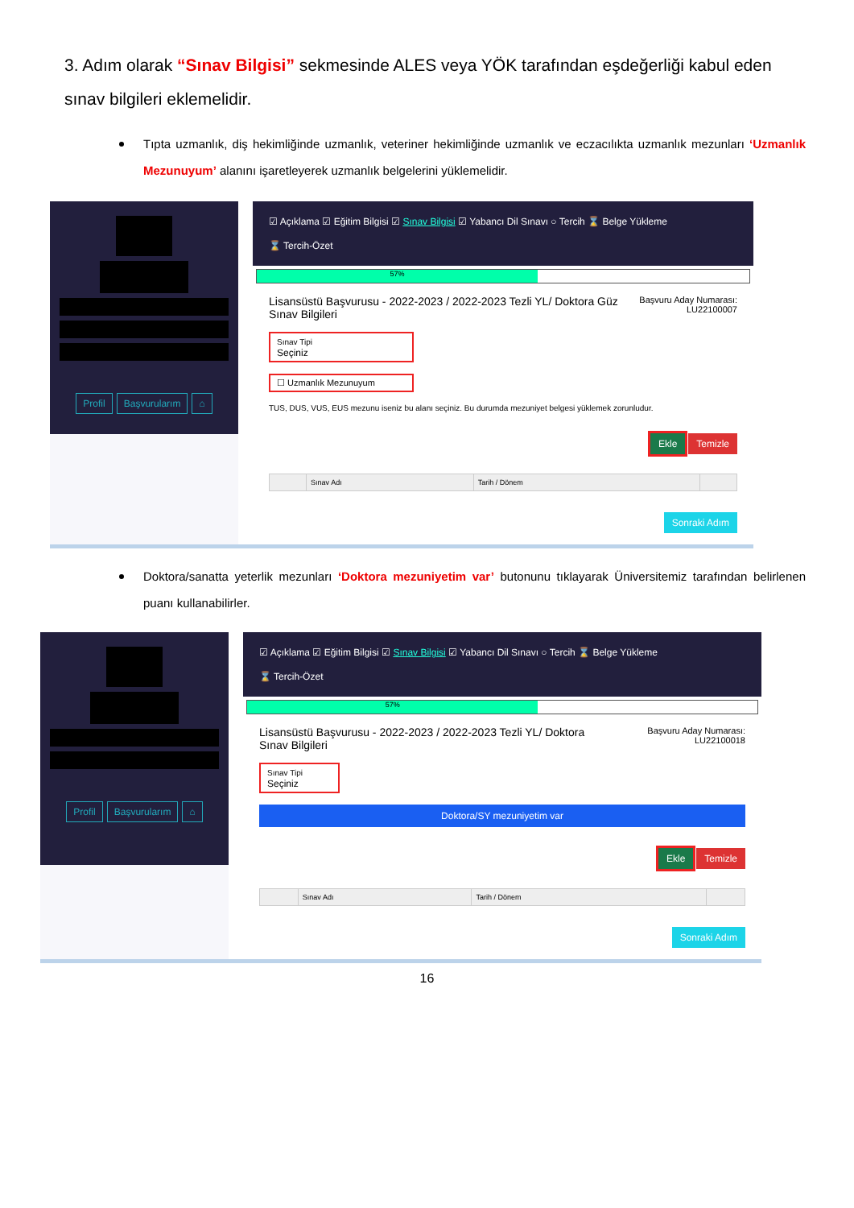3. Adım olarak “Sınav Bilgisi” sekmesinde ALES veya YÖK tarafından eşdeğerliği kabul eden sınav bilgileri eklemelidir.
Tıpta uzmanlık, diş hekimliğinde uzmanlık, veteriner hekimliğinde uzmanlık ve eczacılıkta uzmanlık mezunları ‘Uzmanlık Mezunuyum’ alanını işaretleyerek uzmanlık belgelerini yüklemelidir.
Profil Başvurularım ⌂
☑ Açıklama ☑ Eğitim Bilgisi ☑ Sınav Bilgisi ☑ Yabancı Dil Sınavı ○ Tercih ⌛ Belge Yükleme
⌛ Tercih-Özet
57%
Lisansüstü Başvurusu - 2022-2023 / 2022-2023 Tezli YL/ Doktora Güz
Sınav Bilgileri
Başvuru Aday Numarası:
LU22100007
Sınav Tipi
Seçiniz
☐ Uzmanlık Mezunuyum
TUS, DUS, VUS, EUS mezunu iseniz bu alanı seçiniz. Bu durumda mezuniyet belgesi yüklemek zorunludur.
Ekle Temizle
| | Sınav Adı | Tarih / Dönem | |
Sonraki Adım
Doktora/sanatta yeterlik mezunları ‘Doktora mezuniyetim var’ butonunu tıklayarak Üniversitemiz tarafından belirlenen puanı kullanabilirler.
Profil Başvurularım ⌂
☑ Açıklama ☑ Eğitim Bilgisi ☑ Sınav Bilgisi ☑ Yabancı Dil Sınavı ○ Tercih ⌛ Belge Yükleme
⌛ Tercih-Özet
57%
Lisansüstü Başvurusu - 2022-2023 / 2022-2023 Tezli YL/ Doktora
Sınav Bilgileri
Başvuru Aday Numarası:
LU22100018
Sınav Tipi
Seçiniz
Doktora/SY mezuniyetim var
Ekle Temizle
| | Sınav Adı | Tarih / Dönem | |
Sonraki Adım
16